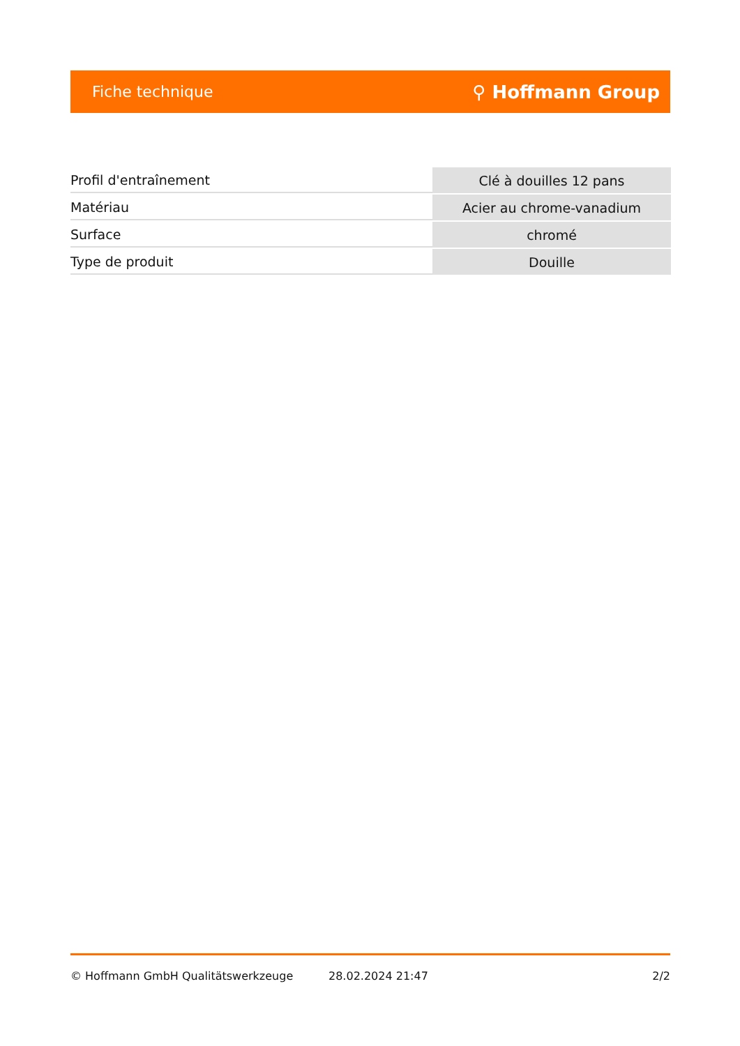Fiche technique ⚲ Hoffmann Group
| Profil d'entraînement | Clé à douilles 12 pans |
| Matériau | Acier au chrome-vanadium |
| Surface | chromé |
| Type de produit | Douille |
© Hoffmann GmbH Qualitätswerkzeuge 28.02.2024 21:47 2/2